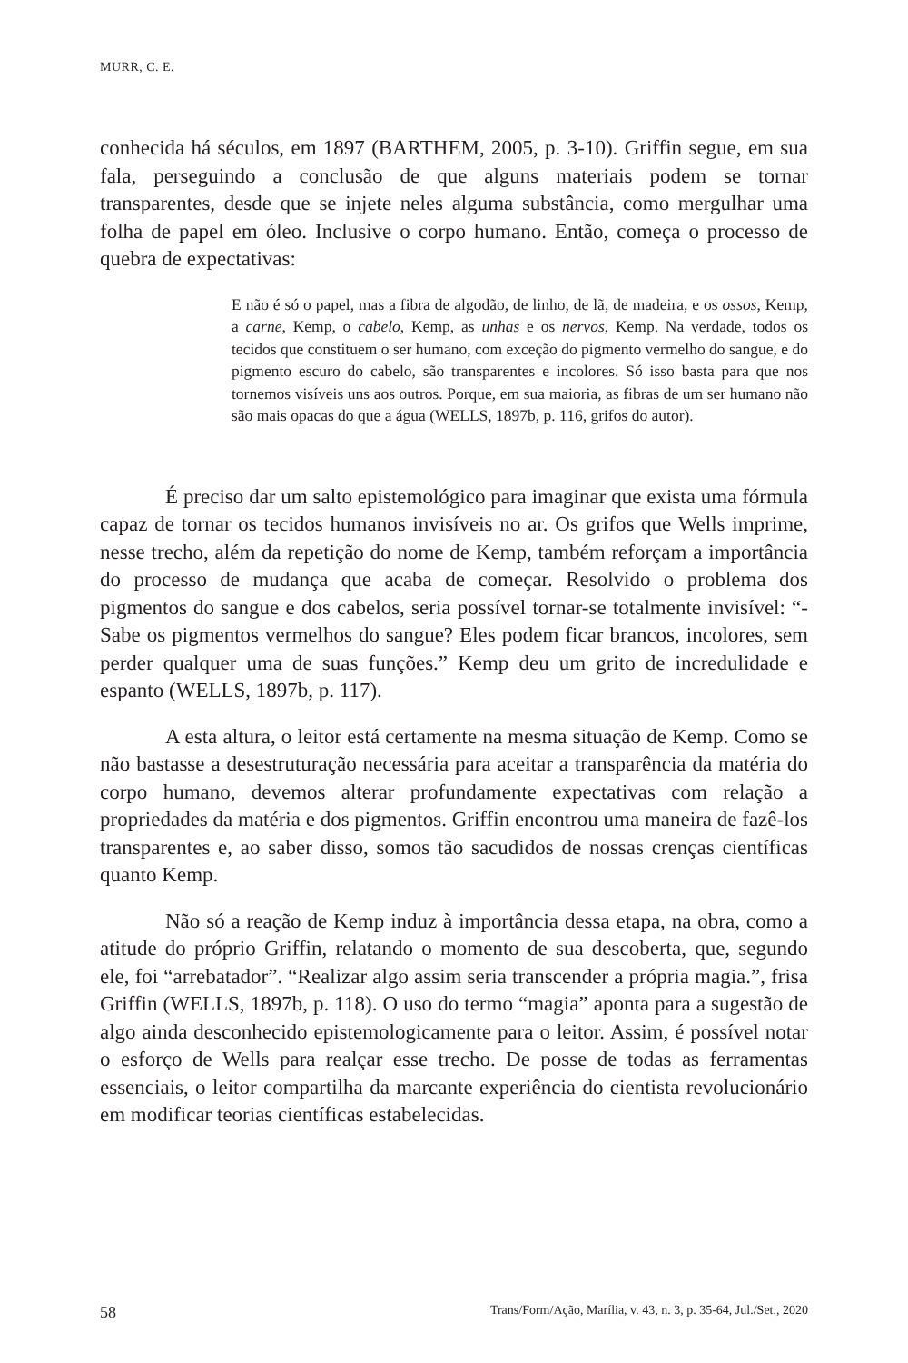MURR, C. E.
conhecida há séculos, em 1897 (BARTHEM, 2005, p. 3-10). Griffin segue, em sua fala, perseguindo a conclusão de que alguns materiais podem se tornar transparentes, desde que se injete neles alguma substância, como mergulhar uma folha de papel em óleo. Inclusive o corpo humano. Então, começa o processo de quebra de expectativas:
E não é só o papel, mas a fibra de algodão, de linho, de lã, de madeira, e os ossos, Kemp, a carne, Kemp, o cabelo, Kemp, as unhas e os nervos, Kemp. Na verdade, todos os tecidos que constituem o ser humano, com exceção do pigmento vermelho do sangue, e do pigmento escuro do cabelo, são transparentes e incolores. Só isso basta para que nos tornemos visíveis uns aos outros. Porque, em sua maioria, as fibras de um ser humano não são mais opacas do que a água (WELLS, 1897b, p. 116, grifos do autor).
É preciso dar um salto epistemológico para imaginar que exista uma fórmula capaz de tornar os tecidos humanos invisíveis no ar. Os grifos que Wells imprime, nesse trecho, além da repetição do nome de Kemp, também reforçam a importância do processo de mudança que acaba de começar. Resolvido o problema dos pigmentos do sangue e dos cabelos, seria possível tornar-se totalmente invisível: “- Sabe os pigmentos vermelhos do sangue? Eles podem ficar brancos, incolores, sem perder qualquer uma de suas funções.” Kemp deu um grito de incredulidade e espanto (WELLS, 1897b, p. 117).
A esta altura, o leitor está certamente na mesma situação de Kemp. Como se não bastasse a desestruturação necessária para aceitar a transparência da matéria do corpo humano, devemos alterar profundamente expectativas com relação a propriedades da matéria e dos pigmentos. Griffin encontrou uma maneira de fazê-los transparentes e, ao saber disso, somos tão sacudidos de nossas crenças científicas quanto Kemp.
Não só a reação de Kemp induz à importância dessa etapa, na obra, como a atitude do próprio Griffin, relatando o momento de sua descoberta, que, segundo ele, foi “arrebatador”. “Realizar algo assim seria transcender a própria magia.”, frisa Griffin (WELLS, 1897b, p. 118). O uso do termo “magia” aponta para a sugestão de algo ainda desconhecido epistemologicamente para o leitor. Assim, é possível notar o esforço de Wells para realçar esse trecho. De posse de todas as ferramentas essenciais, o leitor compartilha da marcante experiência do cientista revolucionário em modificar teorias científicas estabelecidas.
58 Trans/Form/Ação, Marília, v. 43, n. 3, p. 35-64, Jul./Set., 2020